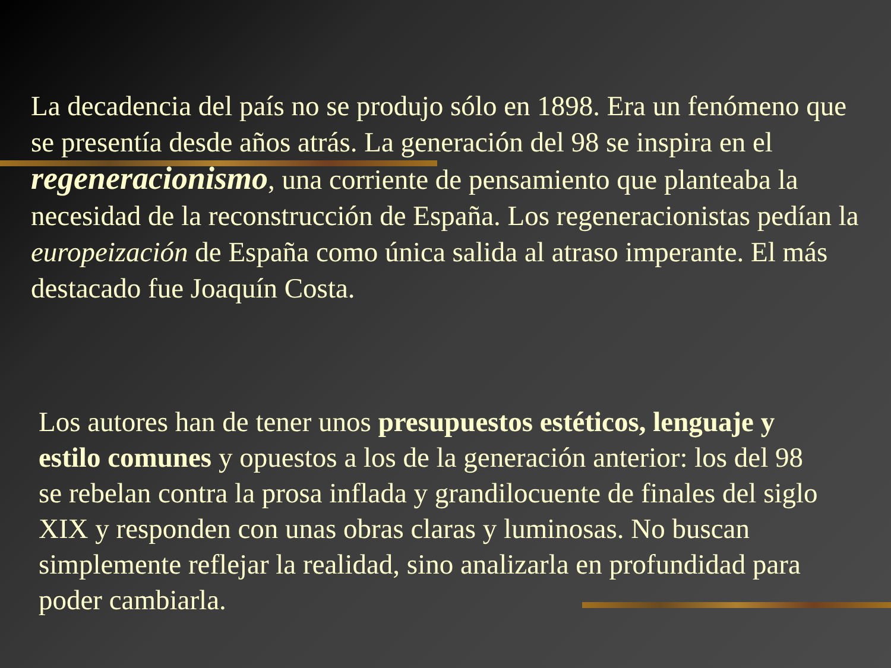La decadencia del país no se produjo sólo en 1898. Era un fenómeno que se presentía desde años atrás. La generación del 98 se inspira en el regeneracionismo, una corriente de pensamiento que planteaba la necesidad de la reconstrucción de España. Los regeneracionistas pedían la europeización de España como única salida al atraso imperante. El más destacado fue Joaquín Costa.
Los autores han de tener unos presupuestos estéticos, lenguaje y estilo comunes y opuestos a los de la generación anterior: los del 98 se rebelan contra la prosa inflada y grandilocuente de finales del siglo XIX y responden con unas obras claras y luminosas. No buscan simplemente reflejar la realidad, sino analizarla en profundidad para poder cambiarla.